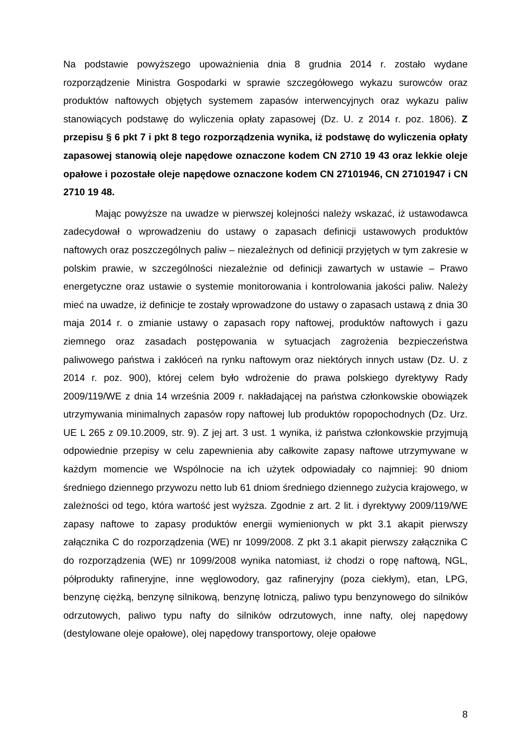Na podstawie powyższego upoważnienia dnia 8 grudnia 2014 r. zostało wydane rozporządzenie Ministra Gospodarki w sprawie szczegółowego wykazu surowców oraz produktów naftowych objętych systemem zapasów interwencyjnych oraz wykazu paliw stanowiących podstawę do wyliczenia opłaty zapasowej (Dz. U. z 2014 r. poz. 1806). Z przepisu § 6 pkt 7 i pkt 8 tego rozporządzenia wynika, iż podstawę do wyliczenia opłaty zapasowej stanowią oleje napędowe oznaczone kodem CN 2710 19 43 oraz lekkie oleje opałowe i pozostałe oleje napędowe oznaczone kodem CN 27101946, CN 27101947 i CN 2710 19 48.
Mając powyższe na uwadze w pierwszej kolejności należy wskazać, iż ustawodawca zadecydował o wprowadzeniu do ustawy o zapasach definicji ustawowych produktów naftowych oraz poszczególnych paliw – niezależnych od definicji przyjętych w tym zakresie w polskim prawie, w szczególności niezależnie od definicji zawartych w ustawie – Prawo energetyczne oraz ustawie o systemie monitorowania i kontrolowania jakości paliw. Należy mieć na uwadze, iż definicje te zostały wprowadzone do ustawy o zapasach ustawą z dnia 30 maja 2014 r. o zmianie ustawy o zapasach ropy naftowej, produktów naftowych i gazu ziemnego oraz zasadach postępowania w sytuacjach zagrożenia bezpieczeństwa paliwowego państwa i zakłóceń na rynku naftowym oraz niektórych innych ustaw (Dz. U. z 2014 r. poz. 900), której celem było wdrożenie do prawa polskiego dyrektywy Rady 2009/119/WE z dnia 14 września 2009 r. nakładającej na państwa członkowskie obowiązek utrzymywania minimalnych zapasów ropy naftowej lub produktów ropopochodnych (Dz. Urz. UE L 265 z 09.10.2009, str. 9). Z jej art. 3 ust. 1 wynika, iż państwa członkowskie przyjmują odpowiednie przepisy w celu zapewnienia aby całkowite zapasy naftowe utrzymywane w każdym momencie we Wspólnocie na ich użytek odpowiadały co najmniej: 90 dniom średniego dziennego przywozu netto lub 61 dniom średniego dziennego zużycia krajowego, w zależności od tego, która wartość jest wyższa. Zgodnie z art. 2 lit. i dyrektywy 2009/119/WE zapasy naftowe to zapasy produktów energii wymienionych w pkt 3.1 akapit pierwszy załącznika C do rozporządzenia (WE) nr 1099/2008. Z pkt 3.1 akapit pierwszy załącznika C do rozporządzenia (WE) nr 1099/2008 wynika natomiast, iż chodzi o ropę naftową, NGL, półprodukty rafineryjne, inne węglowodory, gaz rafineryjny (poza ciekłym), etan, LPG, benzynę ciężką, benzynę silnikową, benzynę lotniczą, paliwo typu benzynowego do silników odrzutowych, paliwo typu nafty do silników odrzutowych, inne nafty, olej napędowy (destylowane oleje opałowe), olej napędowy transportowy, oleje opałowe
8